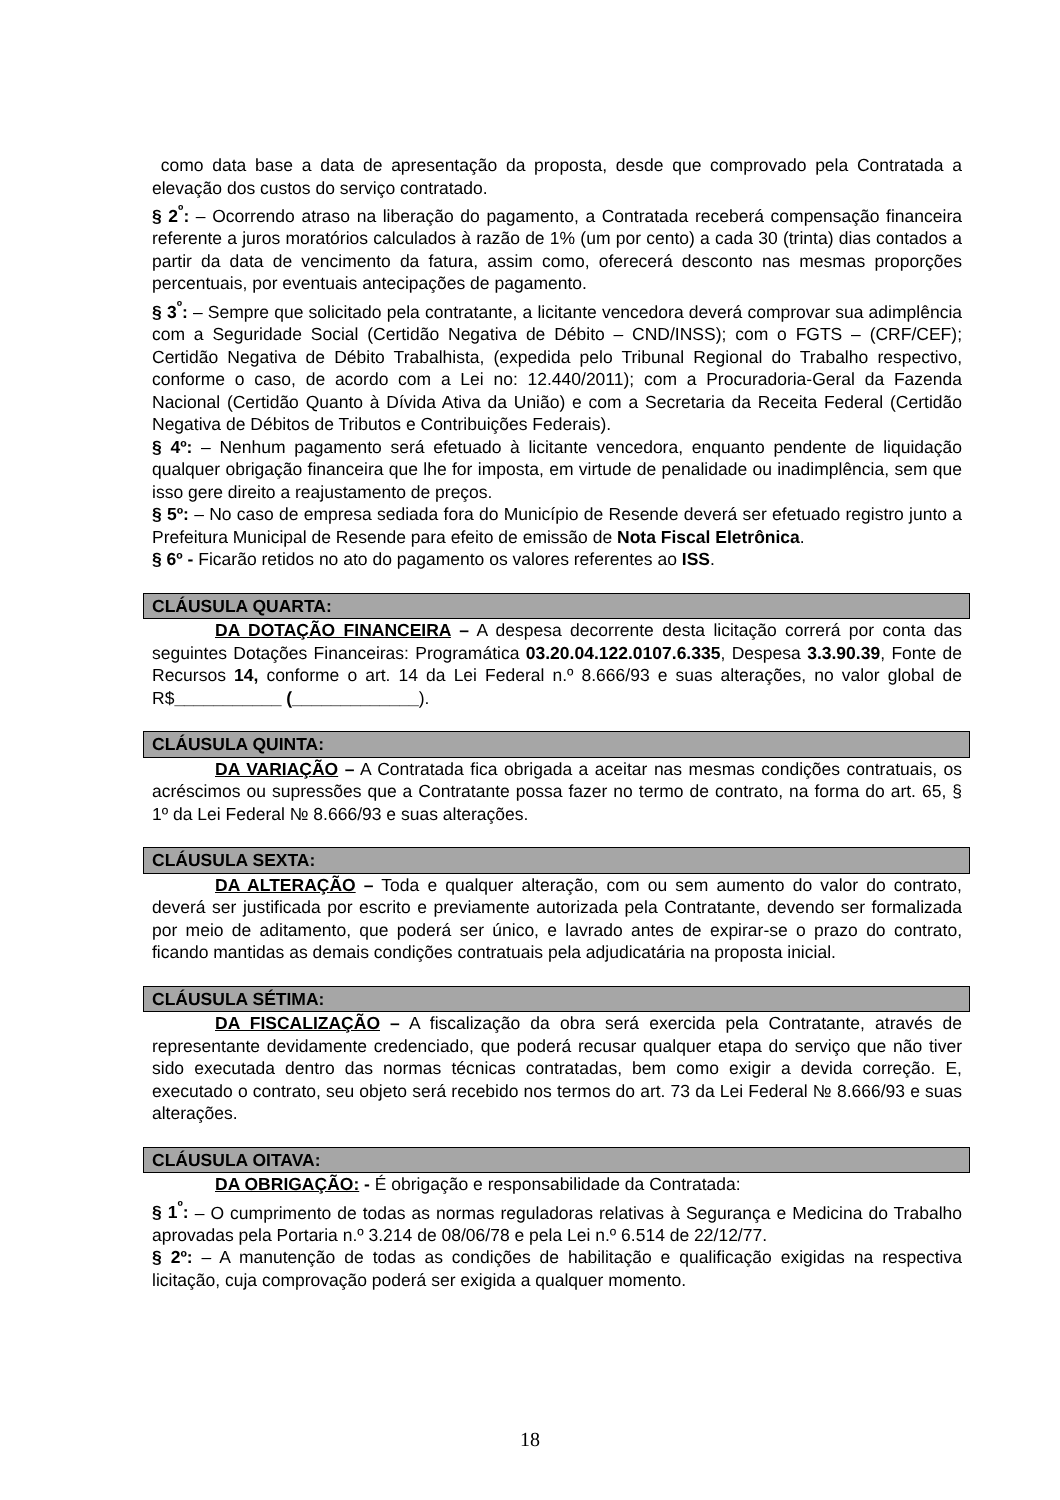como data base a data de apresentação da proposta, desde que comprovado pela Contratada a elevação dos custos do serviço contratado.
§ 2<sup>º</sup>: – Ocorrendo atraso na liberação do pagamento, a Contratada receberá compensação financeira referente a juros moratórios calculados à razão de 1% (um por cento) a cada 30 (trinta) dias contados a partir da data de vencimento da fatura, assim como, oferecerá desconto nas mesmas proporções percentuais, por eventuais antecipações de pagamento.
§ 3<sup>º</sup>: – Sempre que solicitado pela contratante, a licitante vencedora deverá comprovar sua adimplência com a Seguridade Social (Certidão Negativa de Débito – CND/INSS); com o FGTS – (CRF/CEF); Certidão Negativa de Débito Trabalhista, (expedida pelo Tribunal Regional do Trabalho respectivo, conforme o caso, de acordo com a Lei no: 12.440/2011); com a Procuradoria-Geral da Fazenda Nacional (Certidão Quanto à Dívida Ativa da União) e com a Secretaria da Receita Federal (Certidão Negativa de Débitos de Tributos e Contribuições Federais).
§ 4º: – Nenhum pagamento será efetuado à licitante vencedora, enquanto pendente de liquidação qualquer obrigação financeira que lhe for imposta, em virtude de penalidade ou inadimplência, sem que isso gere direito a reajustamento de preços.
§ 5º: – No caso de empresa sediada fora do Município de Resende deverá ser efetuado registro junto a Prefeitura Municipal de Resende para efeito de emissão de Nota Fiscal Eletrônica.
§ 6º - Ficarão retidos no ato do pagamento os valores referentes ao ISS.
CLÁUSULA QUARTA:
DA DOTAÇÃO FINANCEIRA – A despesa decorrente desta licitação correrá por conta das seguintes Dotações Financeiras: Programática 03.20.04.122.0107.6.335, Despesa 3.3.90.39, Fonte de Recursos 14, conforme o art. 14 da Lei Federal n.º 8.666/93 e suas alterações, no valor global de R$___________ (_____________).
CLÁUSULA QUINTA:
DA VARIAÇÃO – A Contratada fica obrigada a aceitar nas mesmas condições contratuais, os acréscimos ou supressões que a Contratante possa fazer no termo de contrato, na forma do art. 65, § 1º da Lei Federal № 8.666/93 e suas alterações.
CLÁUSULA SEXTA:
DA ALTERAÇÃO – Toda e qualquer alteração, com ou sem aumento do valor do contrato, deverá ser justificada por escrito e previamente autorizada pela Contratante, devendo ser formalizada por meio de aditamento, que poderá ser único, e lavrado antes de expirar-se o prazo do contrato, ficando mantidas as demais condições contratuais pela adjudicatária na proposta inicial.
CLÁUSULA SÉTIMA:
DA FISCALIZAÇÃO – A fiscalização da obra será exercida pela Contratante, através de representante devidamente credenciado, que poderá recusar qualquer etapa do serviço que não tiver sido executada dentro das normas técnicas contratadas, bem como exigir a devida correção. E, executado o contrato, seu objeto será recebido nos termos do art. 73 da Lei Federal № 8.666/93 e suas alterações.
CLÁUSULA OITAVA:
DA OBRIGAÇÃO: - É obrigação e responsabilidade da Contratada:
§ 1<sup>º</sup>: – O cumprimento de todas as normas reguladoras relativas à Segurança e Medicina do Trabalho aprovadas pela Portaria n.º 3.214 de 08/06/78 e pela Lei n.º 6.514 de 22/12/77.
§ 2º: – A manutenção de todas as condições de habilitação e qualificação exigidas na respectiva licitação, cuja comprovação poderá ser exigida a qualquer momento.
18